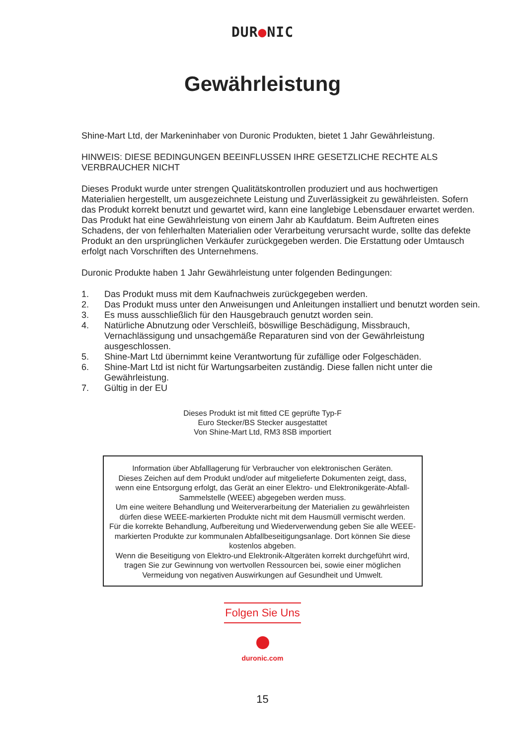DUR●NIC
Gewährleistung
Shine-Mart Ltd, der Markeninhaber von Duronic Produkten, bietet 1 Jahr Gewährleistung.
HINWEIS: DIESE BEDINGUNGEN BEEINFLUSSEN IHRE GESETZLICHE RECHTE ALS VERBRAUCHER NICHT
Dieses Produkt wurde unter strengen Qualitätskontrollen produziert und aus hochwertigen Materialien hergestellt, um ausgezeichnete Leistung und Zuverlässigkeit zu gewährleisten. Sofern das Produkt korrekt benutzt und gewartet wird, kann eine langlebige Lebensdauer erwartet werden.
Das Produkt hat eine Gewährleistung von einem Jahr ab Kaufdatum. Beim Auftreten eines Schadens, der von fehlerhalten Materialien oder Verarbeitung verursacht wurde, sollte das defekte Produkt an den ursprünglichen Verkäufer zurückgegeben werden. Die Erstattung oder Umtausch erfolgt nach Vorschriften des Unternehmens.
Duronic Produkte haben 1 Jahr Gewährleistung unter folgenden Bedingungen:
1. Das Produkt muss mit dem Kaufnachweis zurückgegeben werden.
2. Das Produkt muss unter den Anweisungen und Anleitungen installiert und benutzt worden sein.
3. Es muss ausschließlich für den Hausgebrauch genutzt worden sein.
4. Natürliche Abnutzung oder Verschleiß, böswillige Beschädigung, Missbrauch, Vernachlässigung und unsachgemäße Reparaturen sind von der Gewährleistung ausgeschlossen.
5. Shine-Mart Ltd übernimmt keine Verantwortung für zufällige oder Folgeschäden.
6. Shine-Mart Ltd ist nicht für Wartungsarbeiten zuständig. Diese fallen nicht unter die Gewährleistung.
7. Gültig in der EU
Dieses Produkt ist mit fitted CE geprüfte Typ-F
Euro Stecker/BS Stecker ausgestattet
Von Shine-Mart Ltd, RM3 8SB importiert
Information über Abfalllagerung für Verbraucher von elektronischen Geräten.
Dieses Zeichen auf dem Produkt und/oder auf mitgelieferte Dokumenten zeigt, dass, wenn eine Entsorgung erfolgt, das Gerät an einer Elektro- und Elektronikgeräte-Abfall-Sammelstelle (WEEE) abgegeben werden muss.
Um eine weitere Behandlung und Weiterverarbeitung der Materialien zu gewährleisten dürfen diese WEEE-markierten Produkte nicht mit dem Hausmüll vermischt werden.
Für die korrekte Behandlung, Aufbereitung und Wiederverwendung geben Sie alle WEEE-markierten Produkte zur kommunalen Abfallbeseitigungsanlage. Dort können Sie diese kostenlos abgeben.
Wenn die Beseitigung von Elektro-und Elektronik-Altgeräten korrekt durchgeführt wird, tragen Sie zur Gewinnung von wertvollen Ressourcen bei, sowie einer möglichen Vermeidung von negativen Auswirkungen auf Gesundheit und Umwelt.
Folgen Sie Uns
duronic.com
15